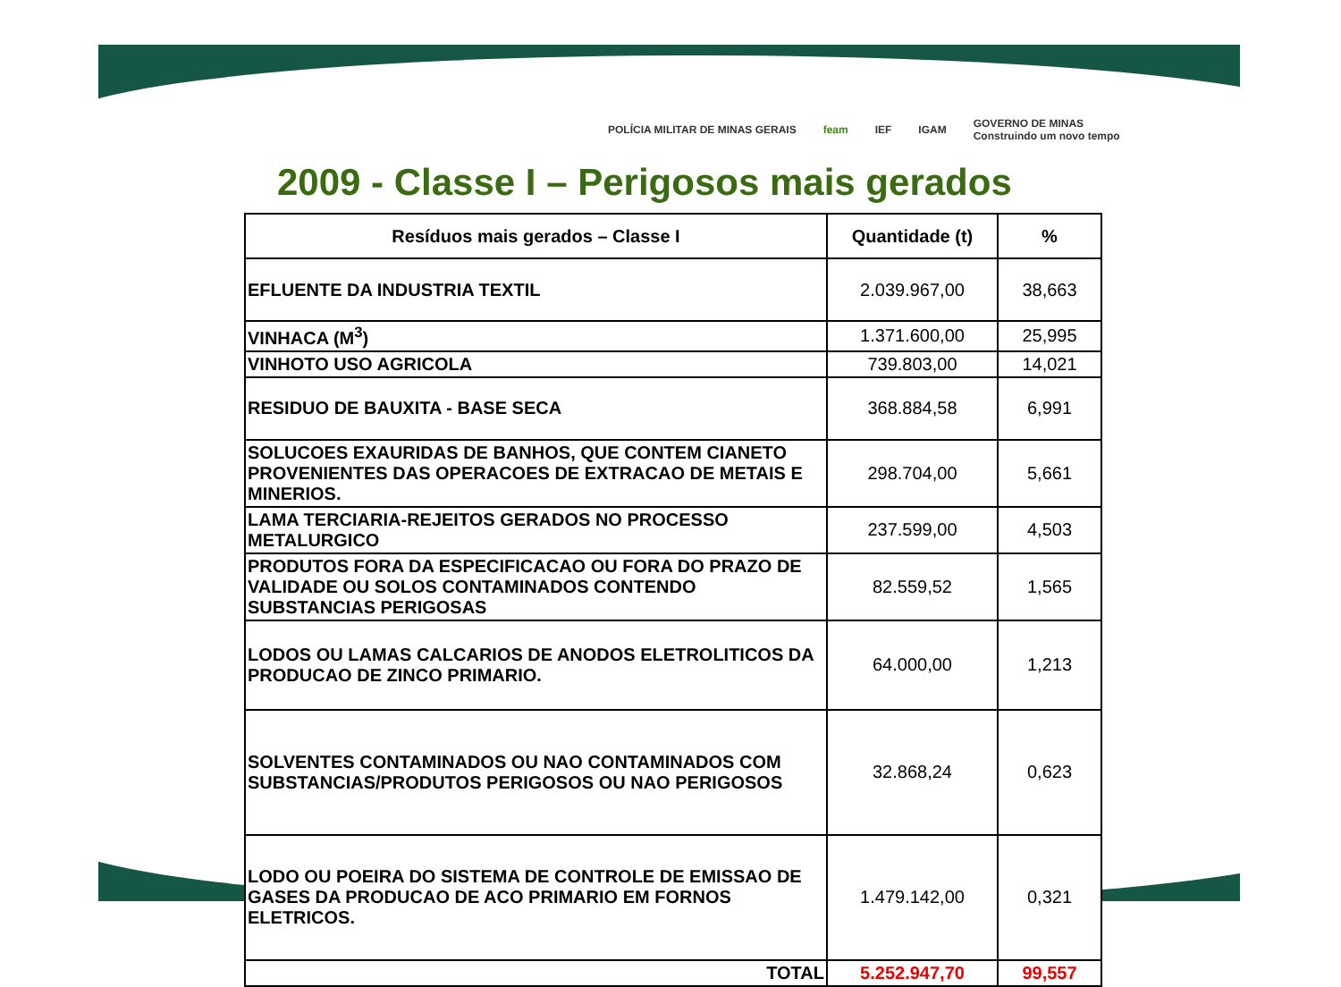POLÍCIA MILITAR DE MINAS GERAIS feam IEF IGAM GOVERNO DE MINAS
Construindo um novo tempo
2009 - Classe I – Perigosos mais gerados
| Resíduos mais gerados – Classe I | Quantidade (t) | % |
| --- | --- | --- |
| EFLUENTE DA INDUSTRIA TEXTIL | 2.039.967,00 | 38,663 |
| VINHACA (M<sup>3</sup>) | 1.371.600,00 | 25,995 |
| VINHOTO USO AGRICOLA | 739.803,00 | 14,021 |
| RESIDUO DE BAUXITA - BASE SECA | 368.884,58 | 6,991 |
| SOLUCOES EXAURIDAS DE BANHOS, QUE CONTEM CIANETO PROVENIENTES DAS OPERACOES DE EXTRACAO DE METAIS E MINERIOS. | 298.704,00 | 5,661 |
| LAMA TERCIARIA-REJEITOS GERADOS NO PROCESSO METALURGICO | 237.599,00 | 4,503 |
| PRODUTOS FORA DA ESPECIFICACAO OU FORA DO PRAZO DE VALIDADE OU SOLOS CONTAMINADOS CONTENDO SUBSTANCIAS PERIGOSAS | 82.559,52 | 1,565 |
| LODOS OU LAMAS CALCARIOS DE ANODOS ELETROLITICOS DA PRODUCAO DE ZINCO PRIMARIO. | 64.000,00 | 1,213 |
| SOLVENTES CONTAMINADOS OU NAO CONTAMINADOS COM SUBSTANCIAS/PRODUTOS PERIGOSOS OU NAO PERIGOSOS | 32.868,24 | 0,623 |
| LODO OU POEIRA DO SISTEMA DE CONTROLE DE EMISSAO DE GASES DA PRODUCAO DE ACO PRIMARIO EM FORNOS ELETRICOS. | 1.479.142,00 | 0,321 |
| TOTAL | 5.252.947,70 | 99,557 |